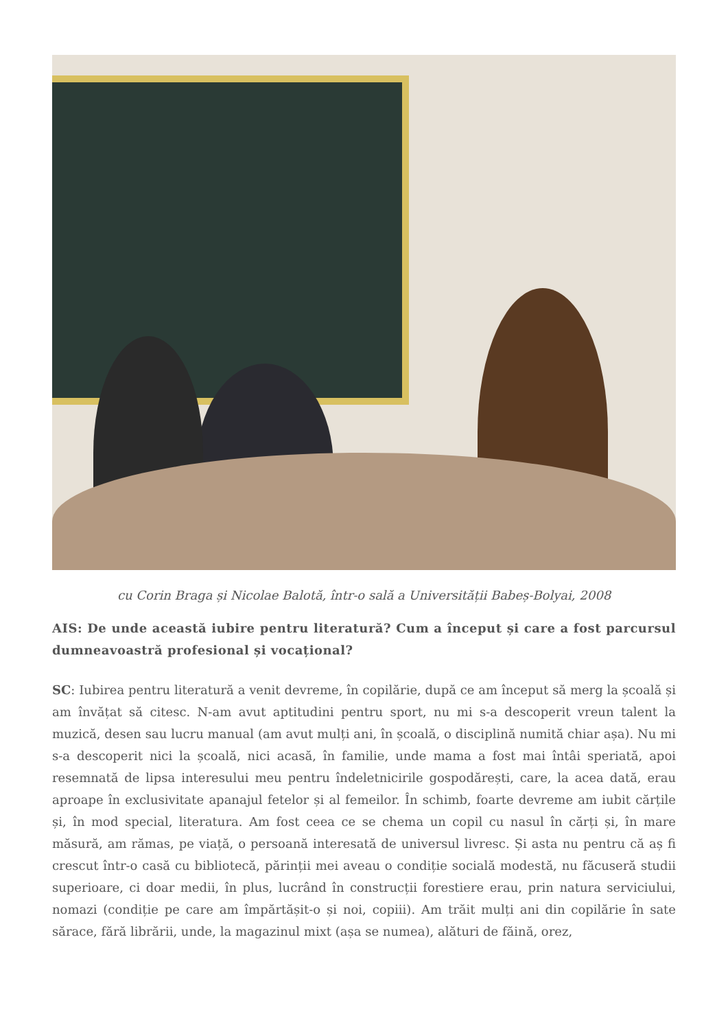cu Corin Braga și Nicolae Balotă, într-o sală a Universității Babeș-Bolyai, 2008
AIS: De unde această iubire pentru literatură? Cum a început și care a fost parcursul dumneavoastră profesional și vocațional?
SC: Iubirea pentru literatură a venit devreme, în copilărie, după ce am început să merg la școală și am învățat să citesc. N-am avut aptitudini pentru sport, nu mi s-a descoperit vreun talent la muzică, desen sau lucru manual (am avut mulți ani, în școală, o disciplină numită chiar așa). Nu mi s-a descoperit nici la școală, nici acasă, în familie, unde mama a fost mai întâi speriată, apoi resemnată de lipsa interesului meu pentru îndeletnicirile gospodărești, care, la acea dată, erau aproape în exclusivitate apanajul fetelor și al femeilor. În schimb, foarte devreme am iubit cărțile și, în mod special, literatura. Am fost ceea ce se chema un copil cu nasul în cărți și, în mare măsură, am rămas, pe viață, o persoană interesată de universul livresc. Și asta nu pentru că aș fi crescut într-o casă cu bibliotecă, părinții mei aveau o condiție socială modestă, nu făcuseră studii superioare, ci doar medii, în plus, lucrând în construcții forestiere erau, prin natura serviciului, nomazi (condiție pe care am împărtășit-o și noi, copiii). Am trăit mulți ani din copilărie în sate sărace, fără librării, unde, la magazinul mixt (așa se numea), alături de făină, orez,